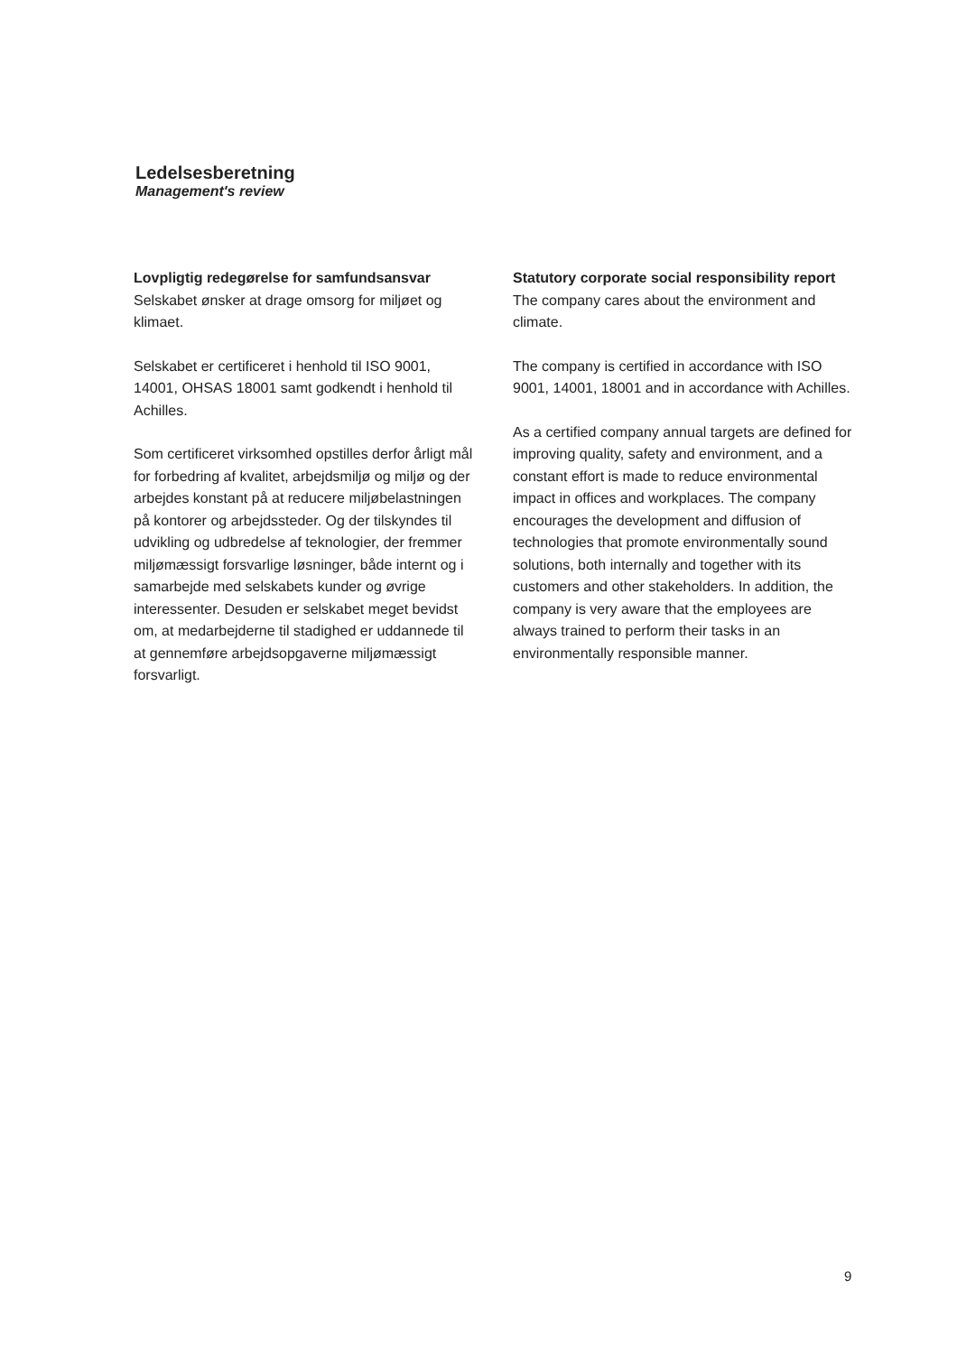Ledelsesberetning
Management's review
Lovpligtig redegørelse for samfundsansvar
Selskabet ønsker at drage omsorg for miljøet og klimaet.
Selskabet er certificeret i henhold til ISO 9001, 14001, OHSAS 18001 samt godkendt i henhold til Achilles.
Som certificeret virksomhed opstilles derfor årligt mål for forbedring af kvalitet, arbejdsmiljø og miljø og der arbejdes konstant på at reducere miljøbelastningen på kontorer og arbejdssteder. Og der tilskyndes til udvikling og udbredelse af teknologier, der fremmer miljømæssigt forsvarlige løsninger, både internt og i samarbejde med selskabets kunder og øvrige interessenter. Desuden er selskabet meget bevidst om, at medarbejderne til stadighed er uddannede til at gennemføre arbejdsopgaverne miljømæssigt forsvarligt.
Statutory corporate social responsibility report
The company cares about the environment and climate.
The company is certified in accordance with ISO 9001, 14001, 18001 and in accordance with Achilles.
As a certified company annual targets are defined for improving quality, safety and environment, and a constant effort is made to reduce environmental impact in offices and workplaces. The company encourages the development and diffusion of technologies that promote environmentally sound solutions, both internally and together with its customers and other stakeholders. In addition, the company is very aware that the employees are always trained to perform their tasks in an environmentally responsible manner.
9